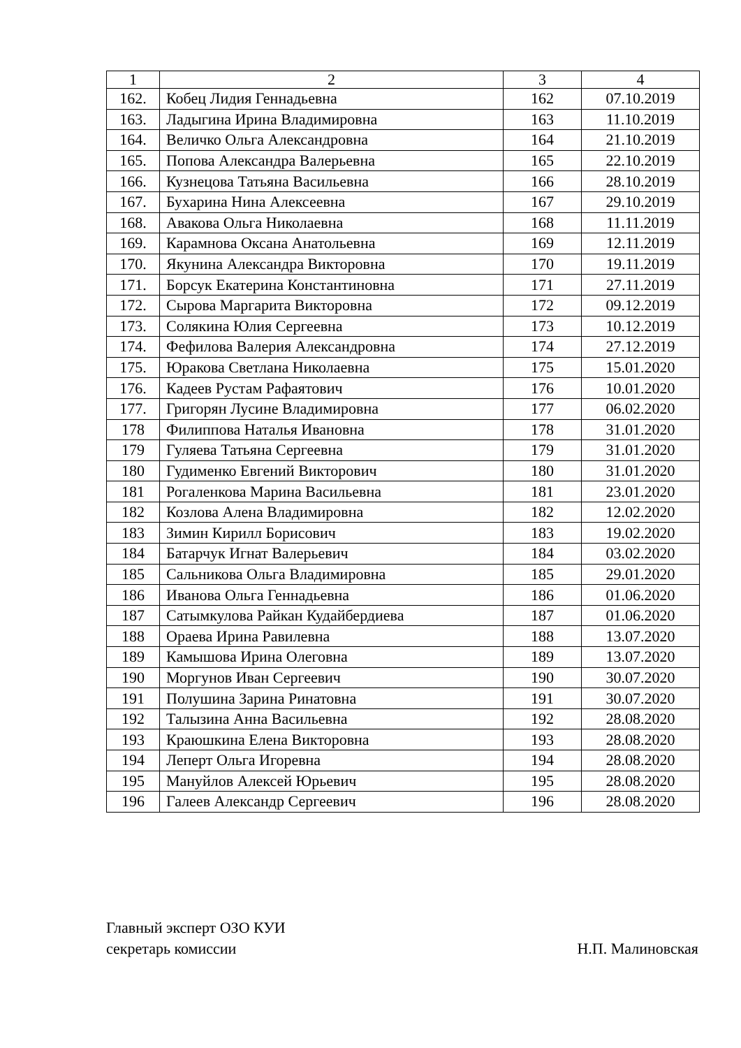| 1 | 2 | 3 | 4 |
| --- | --- | --- | --- |
| 162. | Кобец Лидия Геннадьевна | 162 | 07.10.2019 |
| 163. | Ладыгина Ирина Владимировна | 163 | 11.10.2019 |
| 164. | Величко Ольга Александровна | 164 | 21.10.2019 |
| 165. | Попова Александра Валерьевна | 165 | 22.10.2019 |
| 166. | Кузнецова Татьяна Васильевна | 166 | 28.10.2019 |
| 167. | Бухарина Нина Алексеевна | 167 | 29.10.2019 |
| 168. | Авакова Ольга Николаевна | 168 | 11.11.2019 |
| 169. | Карамнова Оксана Анатольевна | 169 | 12.11.2019 |
| 170. | Якунина Александра Викторовна | 170 | 19.11.2019 |
| 171. | Борсук Екатерина Константиновна | 171 | 27.11.2019 |
| 172. | Сырова Маргарита Викторовна | 172 | 09.12.2019 |
| 173. | Солякина Юлия Сергеевна | 173 | 10.12.2019 |
| 174. | Фефилова Валерия Александровна | 174 | 27.12.2019 |
| 175. | Юракова Светлана Николаевна | 175 | 15.01.2020 |
| 176. | Кадеев Рустам Рафаятович | 176 | 10.01.2020 |
| 177. | Григорян Лусине Владимировна | 177 | 06.02.2020 |
| 178 | Филиппова Наталья Ивановна | 178 | 31.01.2020 |
| 179 | Гуляева Татьяна Сергеевна | 179 | 31.01.2020 |
| 180 | Гудименко Евгений Викторович | 180 | 31.01.2020 |
| 181 | Рогаленкова Марина Васильевна | 181 | 23.01.2020 |
| 182 | Козлова Алена Владимировна | 182 | 12.02.2020 |
| 183 | Зимин Кирилл Борисович | 183 | 19.02.2020 |
| 184 | Батарчук Игнат Валерьевич | 184 | 03.02.2020 |
| 185 | Сальникова Ольга Владимировна | 185 | 29.01.2020 |
| 186 | Иванова Ольга Геннадьевна | 186 | 01.06.2020 |
| 187 | Сатымкулова Райкан Кудайбердиева | 187 | 01.06.2020 |
| 188 | Ораева Ирина Равилевна | 188 | 13.07.2020 |
| 189 | Камышова Ирина Олеговна | 189 | 13.07.2020 |
| 190 | Моргунов Иван Сергеевич | 190 | 30.07.2020 |
| 191 | Полушина Зарина Ринатовна | 191 | 30.07.2020 |
| 192 | Талызина Анна Васильевна | 192 | 28.08.2020 |
| 193 | Краюшкина Елена Викторовна | 193 | 28.08.2020 |
| 194 | Леперт Ольга Игоревна | 194 | 28.08.2020 |
| 195 | Мануйлов Алексей Юрьевич | 195 | 28.08.2020 |
| 196 | Галеев Александр Сергеевич | 196 | 28.08.2020 |
Главный эксперт ОЗО КУИ
секретарь комиссии Н.П. Малиновская